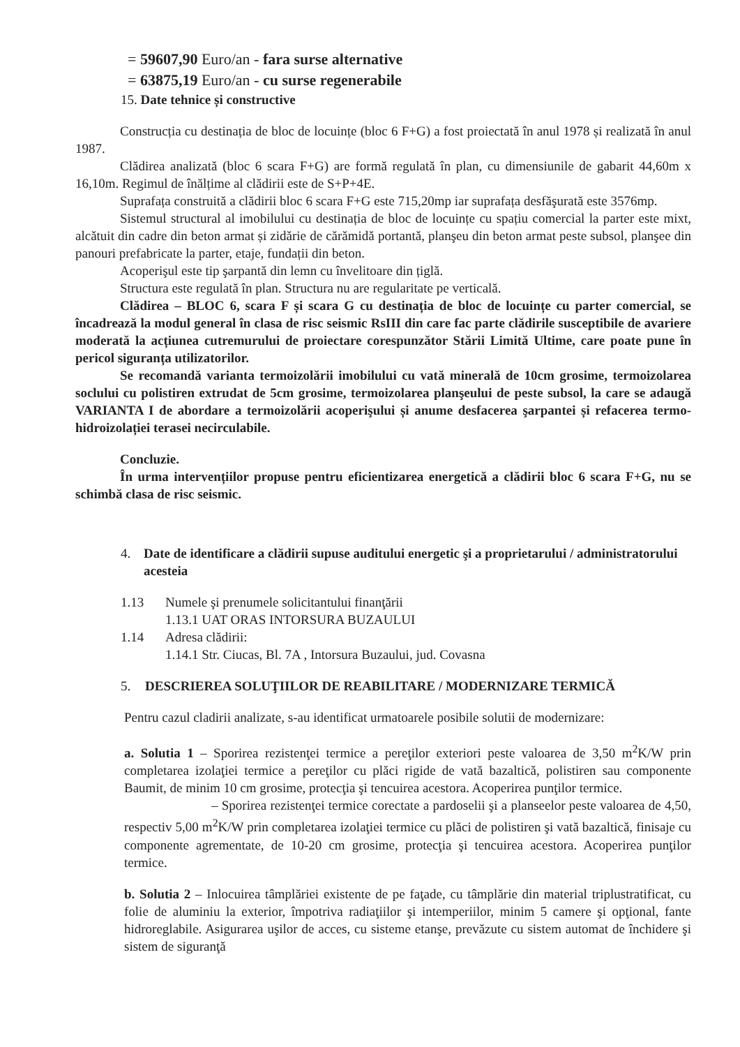= 59607,90 Euro/an - fara surse alternative
= 63875,19 Euro/an - cu surse regenerabile
15. Date tehnice și constructive
Construcția cu destinația de bloc de locuințe (bloc 6 F+G) a fost proiectată în anul 1978 și realizată în anul 1987.
Clădirea analizată (bloc 6 scara F+G) are formă regulată în plan, cu dimensiunile de gabarit 44,60m x 16,10m. Regimul de înălțime al clădirii este de S+P+4E.
Suprafața construită a clădirii bloc 6 scara F+G este 715,20mp iar suprafața desfăşurată este 3576mp.
Sistemul structural al imobilului cu destinația de bloc de locuințe cu spațiu comercial la parter este mixt, alcătuit din cadre din beton armat și zidărie de cărămidă portantă, planşeu din beton armat peste subsol, planşee din panouri prefabricate la parter, etaje, fundații din beton.
Acoperişul este tip şarpantă din lemn cu învelitoare din țiglă.
Structura este regulată în plan. Structura nu are regularitate pe verticală.
Clădirea – BLOC 6, scara F și scara G cu destinația de bloc de locuințe cu parter comercial, se încadrează la modul general în clasa de risc seismic RsIII din care fac parte clădirile susceptibile de avariere moderată la acțiunea cutremurului de proiectare corespunzător Stării Limită Ultime, care poate pune în pericol siguranța utilizatorilor.
Se recomandă varianta termoizolării imobilului cu vată minerală de 10cm grosime, termoizolarea soclului cu polistiren extrudat de 5cm grosime, termoizolarea planşeului de peste subsol, la care se adaugă VARIANTA I de abordare a termoizolării acoperişului și anume desfacerea şarpantei și refacerea termo-hidroizolației terasei necirculabile.
Concluzie.
În urma intervențiilor propuse pentru eficientizarea energetică a clădirii bloc 6 scara F+G, nu se schimbă clasa de risc seismic.
4. Date de identificare a clădirii supuse auditului energetic şi a proprietarului / administratorului acesteia
1.13 Numele şi prenumele solicitantului finanţării
1.13.1 UAT ORAS INTORSURA BUZAULUI
1.14 Adresa clădirii:
1.14.1 Str. Ciucas, Bl. 7A , Intorsura Buzaului, jud. Covasna
5. DESCRIEREA SOLUŢIILOR DE REABILITARE / MODERNIZARE TERMICĂ
Pentru cazul cladirii analizate, s-au identificat urmatoarele posibile solutii de modernizare:
a. Solutia 1 – Sporirea rezistenţei termice a pereţilor exteriori peste valoarea de 3,50 m<sup>2</sup>K/W prin completarea izolaţiei termice a pereţilor cu plăci rigide de vată bazaltică, polistiren sau componente Baumit, de minim 10 cm grosime, protecţia şi tencuirea acestora. Acoperirea punţilor termice.
– Sporirea rezistenţei termice corectate a pardoselii şi a planseelor peste valoarea de 4,50, respectiv 5,00 m<sup>2</sup>K/W prin completarea izolaţiei termice cu plăci de polistiren şi vată bazaltică, finisaje cu componente agrementate, de 10-20 cm grosime, protecţia şi tencuirea acestora. Acoperirea punţilor termice.
b. Solutia 2 – Inlocuirea tâmplăriei existente de pe faţade, cu tâmplărie din material triplustratificat, cu folie de aluminiu la exterior, împotriva radiaţiilor şi intemperiilor, minim 5 camere şi opţional, fante hidroreglabile. Asigurarea uşilor de acces, cu sisteme etanşe, prevăzute cu sistem automat de închidere şi sistem de siguranţă